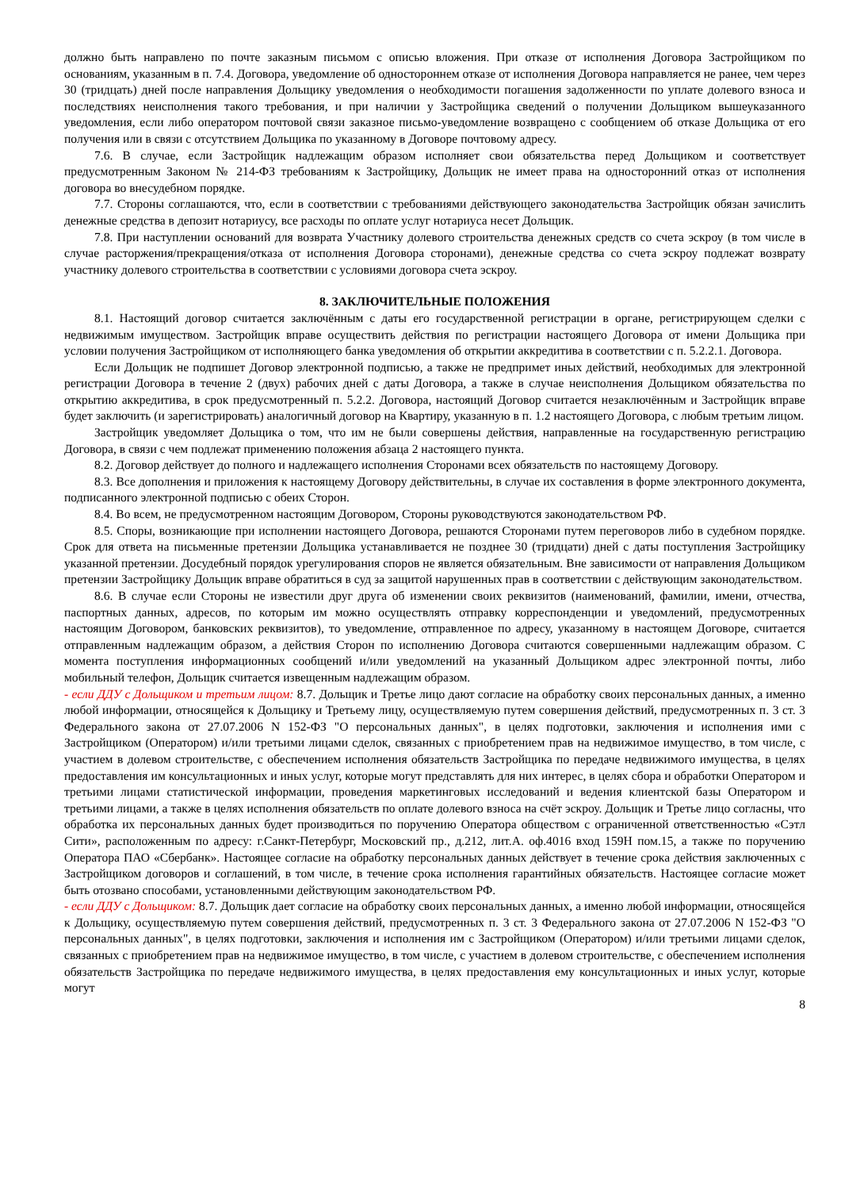должно быть направлено по почте заказным письмом с описью вложения. При отказе от исполнения Договора Застройщиком по основаниям, указанным в п. 7.4. Договора, уведомление об одностороннем отказе от исполнения Договора направляется не ранее, чем через 30 (тридцать) дней после направления Дольщику уведомления о необходимости погашения задолженности по уплате долевого взноса и последствиях неисполнения такого требования, и при наличии у Застройщика сведений о получении Дольщиком вышеуказанного уведомления, если либо оператором почтовой связи заказное письмо-уведомление возвращено с сообщением об отказе Дольщика от его получения или в связи с отсутствием Дольщика по указанному в Договоре почтовому адресу.
7.6. В случае, если Застройщик надлежащим образом исполняет свои обязательства перед Дольщиком и соответствует предусмотренным Законом № 214-ФЗ требованиям к Застройщику, Дольщик не имеет права на односторонний отказ от исполнения договора во внесудебном порядке.
7.7. Стороны соглашаются, что, если в соответствии с требованиями действующего законодательства Застройщик обязан зачислить денежные средства в депозит нотариусу, все расходы по оплате услуг нотариуса несет Дольщик.
7.8. При наступлении оснований для возврата Участнику долевого строительства денежных средств со счета эскроу (в том числе в случае расторжения/прекращения/отказа от исполнения Договора сторонами), денежные средства со счета эскроу подлежат возврату участнику долевого строительства в соответствии с условиями договора счета эскроу.
8. ЗАКЛЮЧИТЕЛЬНЫЕ ПОЛОЖЕНИЯ
8.1. Настоящий договор считается заключённым с даты его государственной регистрации в органе, регистрирующем сделки с недвижимым имуществом. Застройщик вправе осуществить действия по регистрации настоящего Договора от имени Дольщика при условии получения Застройщиком от исполняющего банка уведомления об открытии аккредитива в соответствии с п. 5.2.2.1. Договора.
Если Дольщик не подпишет Договор электронной подписью, а также не предпримет иных действий, необходимых для электронной регистрации Договора в течение 2 (двух) рабочих дней с даты Договора, а также в случае неисполнения Дольщиком обязательства по открытию аккредитива, в срок предусмотренный п. 5.2.2. Договора, настоящий Договор считается незаключённым и Застройщик вправе будет заключить (и зарегистрировать) аналогичный договор на Квартиру, указанную в п. 1.2 настоящего Договора, с любым третьим лицом.
Застройщик уведомляет Дольщика о том, что им не были совершены действия, направленные на государственную регистрацию Договора, в связи с чем подлежат применению положения абзаца 2 настоящего пункта.
8.2. Договор действует до полного и надлежащего исполнения Сторонами всех обязательств по настоящему Договору.
8.3. Все дополнения и приложения к настоящему Договору действительны, в случае их составления в форме электронного документа, подписанного электронной подписью с обеих Сторон.
8.4. Во всем, не предусмотренном настоящим Договором, Стороны руководствуются законодательством РФ.
8.5. Споры, возникающие при исполнении настоящего Договора, решаются Сторонами путем переговоров либо в судебном порядке. Срок для ответа на письменные претензии Дольщика устанавливается не позднее 30 (тридцати) дней с даты поступления Застройщику указанной претензии. Досудебный порядок урегулирования споров не является обязательным. Вне зависимости от направления Дольщиком претензии Застройщику Дольщик вправе обратиться в суд за защитой нарушенных прав в соответствии с действующим законодательством.
8.6. В случае если Стороны не известили друг друга об изменении своих реквизитов (наименований, фамилии, имени, отчества, паспортных данных, адресов, по которым им можно осуществлять отправку корреспонденции и уведомлений, предусмотренных настоящим Договором, банковских реквизитов), то уведомление, отправленное по адресу, указанному в настоящем Договоре, считается отправленным надлежащим образом, а действия Сторон по исполнению Договора считаются совершенными надлежащим образом. С момента поступления информационных сообщений и/или уведомлений на указанный Дольщиком адрес электронной почты, либо мобильный телефон, Дольщик считается извещенным надлежащим образом.
- если ДДУ с Дольщиком и третьим лицом: 8.7. Дольщик и Третье лицо дают согласие на обработку своих персональных данных, а именно любой информации, относящейся к Дольщику и Третьему лицу, осуществляемую путем совершения действий, предусмотренных п. 3 ст. 3 Федерального закона от 27.07.2006 N 152-ФЗ "О персональных данных", в целях подготовки, заключения и исполнения ими с Застройщиком (Оператором) и/или третьими лицами сделок, связанных с приобретением прав на недвижимое имущество, в том числе, с участием в долевом строительстве, с обеспечением исполнения обязательств Застройщика по передаче недвижимого имущества, в целях предоставления им консультационных и иных услуг, которые могут представлять для них интерес, в целях сбора и обработки Оператором и третьими лицами статистической информации, проведения маркетинговых исследований и ведения клиентской базы Оператором и третьими лицами, а также в целях исполнения обязательств по оплате долевого взноса на счёт эскроу. Дольщик и Третье лицо согласны, что обработка их персональных данных будет производиться по поручению Оператора обществом с ограниченной ответственностью «Сэтл Сити», расположенным по адресу: г.Санкт-Петербург, Московский пр., д.212, лит.А. оф.4016 вход 159Н пом.15, а также по поручению Оператора ПАО «Сбербанк». Настоящее согласие на обработку персональных данных действует в течение срока действия заключенных с Застройщиком договоров и соглашений, в том числе, в течение срока исполнения гарантийных обязательств. Настоящее согласие может быть отозвано способами, установленными действующим законодательством РФ.
- если ДДУ с Дольщиком: 8.7. Дольщик дает согласие на обработку своих персональных данных, а именно любой информации, относящейся к Дольщику, осуществляемую путем совершения действий, предусмотренных п. 3 ст. 3 Федерального закона от 27.07.2006 N 152-ФЗ "О персональных данных", в целях подготовки, заключения и исполнения им с Застройщиком (Оператором) и/или третьими лицами сделок, связанных с приобретением прав на недвижимое имущество, в том числе, с участием в долевом строительстве, с обеспечением исполнения обязательств Застройщика по передаче недвижимого имущества, в целях предоставления ему консультационных и иных услуг, которые могут
8